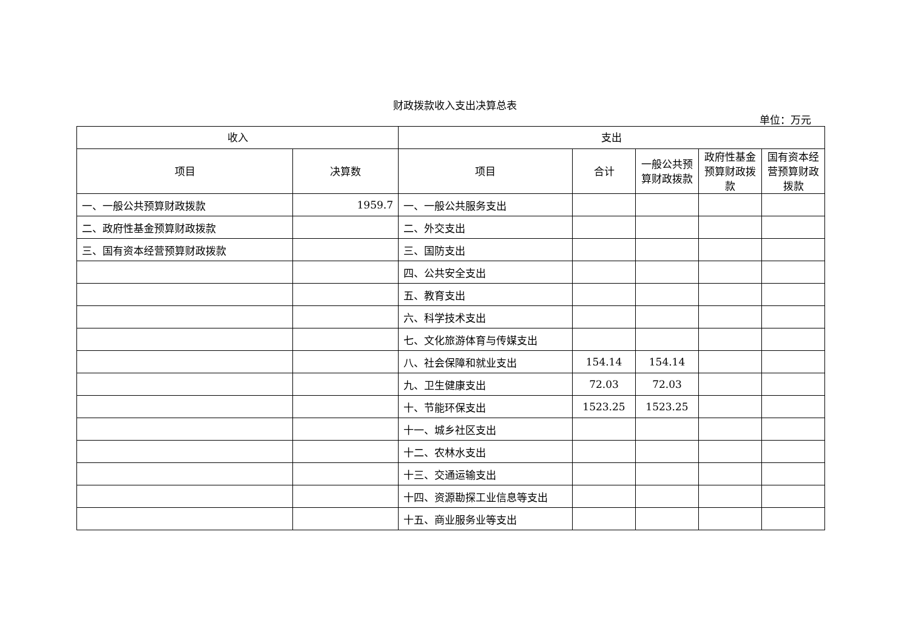财政拨款收入支出决算总表
单位：万元
| 收入 | | 支出 | | | | |
| --- | --- | --- | --- | --- | --- | --- |
| 项目 | 决算数 | 项目 | 合计 | 一般公共预算财政拨款 | 政府性基金预算财政拨款 | 国有资本经营预算财政拨款 |
| 一、一般公共预算财政拨款 | 1959.7 | 一、一般公共服务支出 | | | | |
| 二、政府性基金预算财政拨款 | | 二、外交支出 | | | | |
| 三、国有资本经营预算财政拨款 | | 三、国防支出 | | | | |
| | | 四、公共安全支出 | | | | |
| | | 五、教育支出 | | | | |
| | | 六、科学技术支出 | | | | |
| | | 七、文化旅游体育与传媒支出 | | | | |
| | | 八、社会保障和就业支出 | 154.14 | 154.14 | | |
| | | 九、卫生健康支出 | 72.03 | 72.03 | | |
| | | 十、节能环保支出 | 1523.25 | 1523.25 | | |
| | | 十一、城乡社区支出 | | | | |
| | | 十二、农林水支出 | | | | |
| | | 十三、交通运输支出 | | | | |
| | | 十四、资源勘探工业信息等支出 | | | | |
| | | 十五、商业服务业等支出 | | | | |